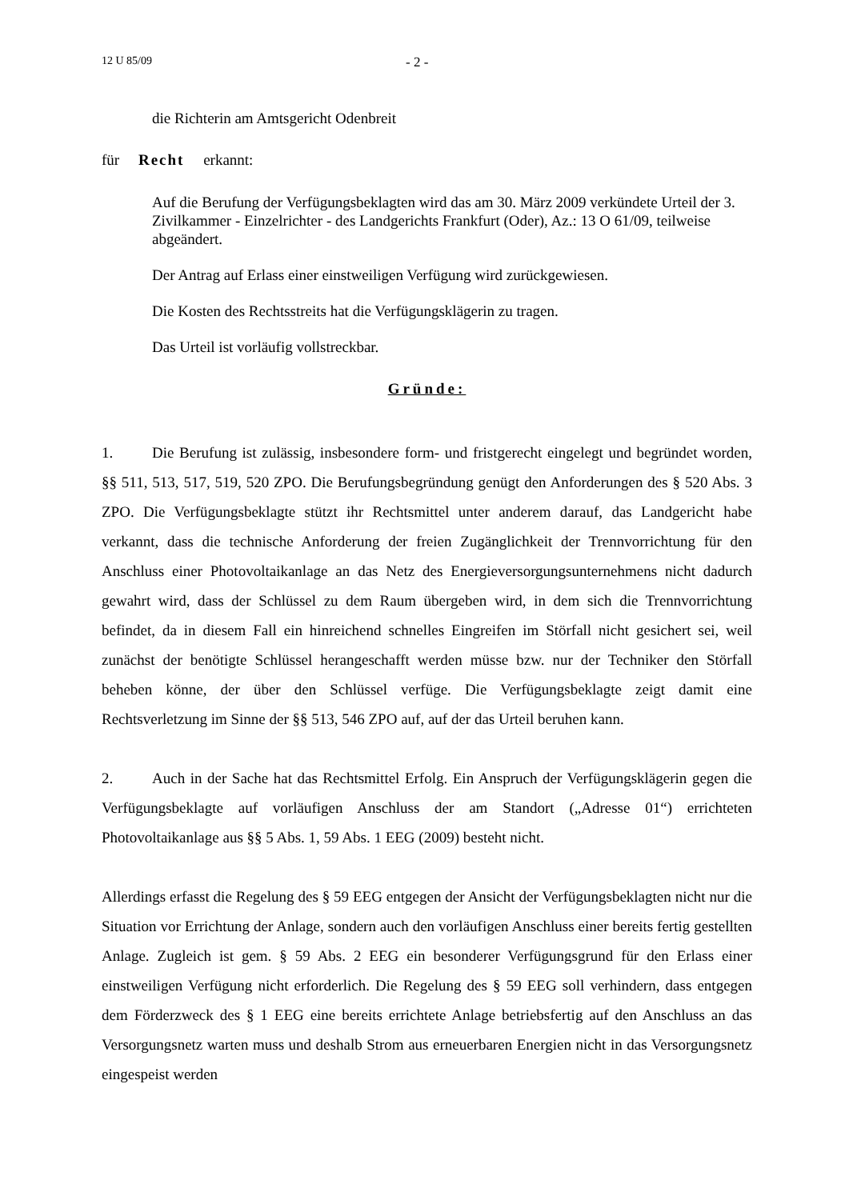12 U 85/09 - 2 -
die Richterin am Amtsgericht Odenbreit
für Recht erkannt:
Auf die Berufung der Verfügungsbeklagten wird das am 30. März 2009 verkündete Urteil der 3. Zivilkammer - Einzelrichter - des Landgerichts Frankfurt (Oder), Az.: 13 O 61/09, teilweise abgeändert.
Der Antrag auf Erlass einer einstweiligen Verfügung wird zurückgewiesen.
Die Kosten des Rechtsstreits hat die Verfügungsklägerin zu tragen.
Das Urteil ist vorläufig vollstreckbar.
Gründe:
1. Die Berufung ist zulässig, insbesondere form- und fristgerecht eingelegt und begründet worden, §§ 511, 513, 517, 519, 520 ZPO. Die Berufungsbegründung genügt den Anforderungen des § 520 Abs. 3 ZPO. Die Verfügungsbeklagte stützt ihr Rechtsmittel unter anderem darauf, das Landgericht habe verkannt, dass die technische Anforderung der freien Zugänglichkeit der Trennvorrichtung für den Anschluss einer Photovoltaikanlage an das Netz des Energieversorgungsunternehmens nicht dadurch gewahrt wird, dass der Schlüssel zu dem Raum übergeben wird, in dem sich die Trennvorrichtung befindet, da in diesem Fall ein hinreichend schnelles Eingreifen im Störfall nicht gesichert sei, weil zunächst der benötigte Schlüssel herangeschafft werden müsse bzw. nur der Techniker den Störfall beheben könne, der über den Schlüssel verfüge. Die Verfügungsbeklagte zeigt damit eine Rechtsverletzung im Sinne der §§ 513, 546 ZPO auf, auf der das Urteil beruhen kann.
2. Auch in der Sache hat das Rechtsmittel Erfolg. Ein Anspruch der Verfügungsklägerin gegen die Verfügungsbeklagte auf vorläufigen Anschluss der am Standort („Adresse 01“) errichteten Photovoltaikanlage aus §§ 5 Abs. 1, 59 Abs. 1 EEG (2009) besteht nicht.
Allerdings erfasst die Regelung des § 59 EEG entgegen der Ansicht der Verfügungsbeklagten nicht nur die Situation vor Errichtung der Anlage, sondern auch den vorläufigen Anschluss einer bereits fertig gestellten Anlage. Zugleich ist gem. § 59 Abs. 2 EEG ein besonderer Verfügungsgrund für den Erlass einer einstweiligen Verfügung nicht erforderlich. Die Regelung des § 59 EEG soll verhindern, dass entgegen dem Förderzweck des § 1 EEG eine bereits errichtete Anlage betriebsfertig auf den Anschluss an das Versorgungsnetz warten muss und deshalb Strom aus erneuerbaren Energien nicht in das Versorgungsnetz eingespeist werden